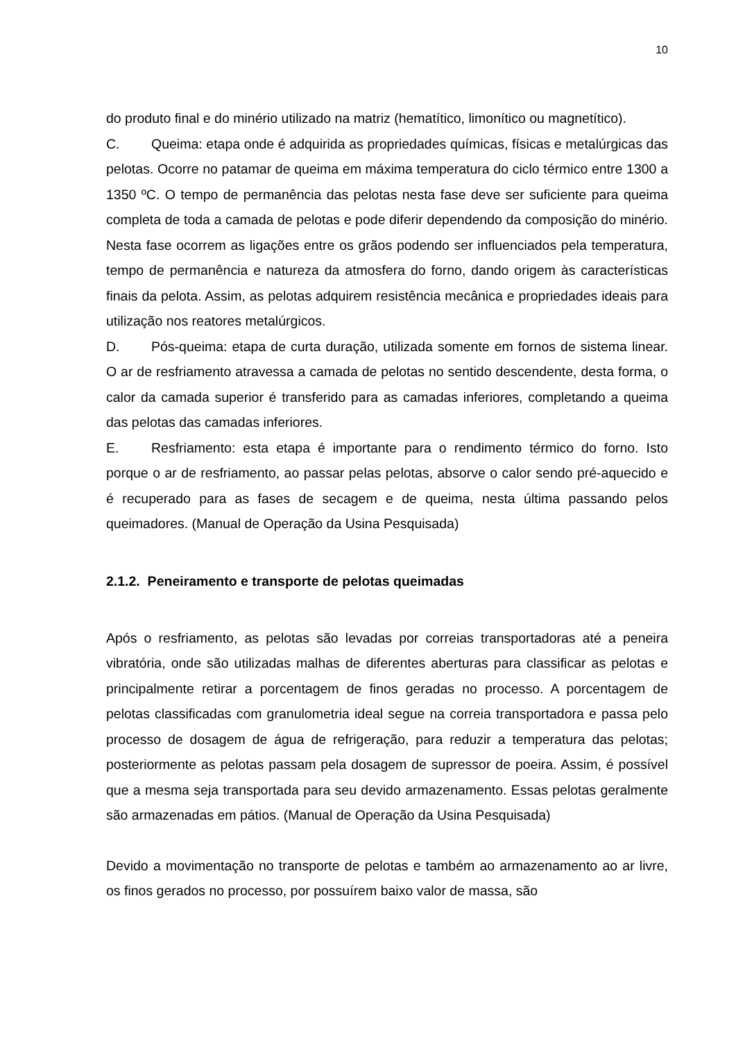10
do produto final e do minério utilizado na matriz (hematítico, limonítico ou magnetítico).
C. Queima: etapa onde é adquirida as propriedades químicas, físicas e metalúrgicas das pelotas. Ocorre no patamar de queima em máxima temperatura do ciclo térmico entre 1300 a 1350 ºC. O tempo de permanência das pelotas nesta fase deve ser suficiente para queima completa de toda a camada de pelotas e pode diferir dependendo da composição do minério. Nesta fase ocorrem as ligações entre os grãos podendo ser influenciados pela temperatura, tempo de permanência e natureza da atmosfera do forno, dando origem às características finais da pelota. Assim, as pelotas adquirem resistência mecânica e propriedades ideais para utilização nos reatores metalúrgicos.
D. Pós-queima: etapa de curta duração, utilizada somente em fornos de sistema linear. O ar de resfriamento atravessa a camada de pelotas no sentido descendente, desta forma, o calor da camada superior é transferido para as camadas inferiores, completando a queima das pelotas das camadas inferiores.
E. Resfriamento: esta etapa é importante para o rendimento térmico do forno. Isto porque o ar de resfriamento, ao passar pelas pelotas, absorve o calor sendo pré-aquecido e é recuperado para as fases de secagem e de queima, nesta última passando pelos queimadores. (Manual de Operação da Usina Pesquisada)
2.1.2. Peneiramento e transporte de pelotas queimadas
Após o resfriamento, as pelotas são levadas por correias transportadoras até a peneira vibratória, onde são utilizadas malhas de diferentes aberturas para classificar as pelotas e principalmente retirar a porcentagem de finos geradas no processo. A porcentagem de pelotas classificadas com granulometria ideal segue na correia transportadora e passa pelo processo de dosagem de água de refrigeração, para reduzir a temperatura das pelotas; posteriormente as pelotas passam pela dosagem de supressor de poeira. Assim, é possível que a mesma seja transportada para seu devido armazenamento. Essas pelotas geralmente são armazenadas em pátios. (Manual de Operação da Usina Pesquisada)
Devido a movimentação no transporte de pelotas e também ao armazenamento ao ar livre, os finos gerados no processo, por possuírem baixo valor de massa, são